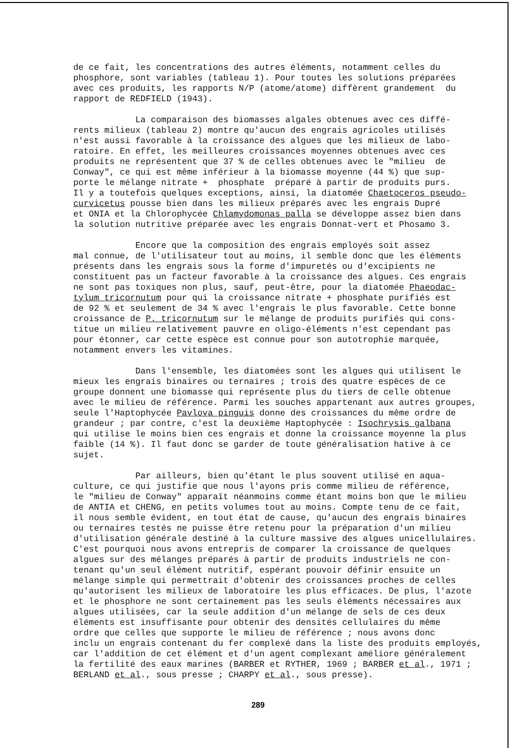de ce fait, les concentrations des autres éléments, notamment celles du phosphore, sont variables (tableau 1). Pour toutes les solutions préparées avec ces produits, les rapports N/P (atome/atome) diffèrent grandement du rapport de REDFIELD (1943).
La comparaison des biomasses algales obtenues avec ces diffé- rents milieux (tableau 2) montre qu'aucun des engrais agricoles utilisés n'est aussi favorable à la croissance des algues que les milieux de labo- ratoire. En effet, les meilleures croissances moyennes obtenues avec ces produits ne représentent que 37 % de celles obtenues avec le "milieu de Conway", ce qui est même inférieur à la biomasse moyenne (44 %) que sup- porte le mélange nitrate + phosphate préparé à partir de produits purs. Il y a toutefois quelques exceptions, ainsi, la diatomée Chaetoceros pseudo- curvicetus pousse bien dans les milieux préparés avec les engrais Dupré et ONIA et la Chlorophycée Chlamydomonas palla se développe assez bien dans la solution nutritive préparée avec les engrais Donnat-vert et Phosamo 3.
Encore que la composition des engrais employés soit assez mal connue, de l'utilisateur tout au moins, il semble donc que les éléments présents dans les engrais sous la forme d'impuretés ou d'excipients ne constituent pas un facteur favorable à la croissance des algues. Ces engrais ne sont pas toxiques non plus, sauf, peut-être, pour la diatomée Phaeodac- tylum tricornutum pour qui la croissance nitrate + phosphate purifiés est de 92 % et seulement de 34 % avec l'engrais le plus favorable. Cette bonne croissance de P. tricornutum sur le mélange de produits purifiés qui cons- titue un milieu relativement pauvre en oligo-éléments n'est cependant pas pour étonner, car cette espèce est connue pour son autotrophie marquée, notamment envers les vitamines.
Dans l'ensemble, les diatomées sont les algues qui utilisent le mieux les engrais binaires ou ternaires ; trois des quatre espèces de ce groupe donnent une biomasse qui représente plus du tiers de celle obtenue avec le milieu de référence. Parmi les souches appartenant aux autres groupes, seule l'Haptophycée Pavlova pinguis donne des croissances du même ordre de grandeur ; par contre, c'est la deuxième Haptophycée : Isochrysis galbana qui utilise le moins bien ces engrais et donne la croissance moyenne la plus faible (14 %). Il faut donc se garder de toute généralisation hative à ce sujet.
Par ailleurs, bien qu'étant le plus souvent utilisé en aqua- culture, ce qui justifie que nous l'ayons pris comme milieu de référence, le "milieu de Conway" apparaît néanmoins comme étant moins bon que le milieu de ANTIA et CHENG, en petits volumes tout au moins. Compte tenu de ce fait, il nous semble évident, en tout état de cause, qu'aucun des engrais binaires ou ternaires testés ne puisse être retenu pour la préparation d'un milieu d'utilisation générale destiné à la culture massive des algues unicellulaires. C'est pourquoi nous avons entrepris de comparer la croissance de quelques algues sur des mélanges préparés à partir de produits industriels ne con- tenant qu'un seul élément nutritif, espérant pouvoir définir ensuite un mélange simple qui permettrait d'obtenir des croissances proches de celles qu'autorisent les milieux de laboratoire les plus efficaces. De plus, l'azote et le phosphore ne sont certainement pas les seuls éléments nécessaires aux algues utilisées, car la seule addition d'un mélange de sels de ces deux éléments est insuffisante pour obtenir des densités cellulaires du même ordre que celles que supporte le milieu de référence ; nous avons donc inclu un engrais contenant du fer complexé dans la liste des produits employés, car l'addition de cet élément et d'un agent complexant améliore généralement la fertilité des eaux marines (BARBER et RYTHER, 1969 ; BARBER et al., 1971 ; BERLAND et al., sous presse ; CHARPY et al., sous presse).
289